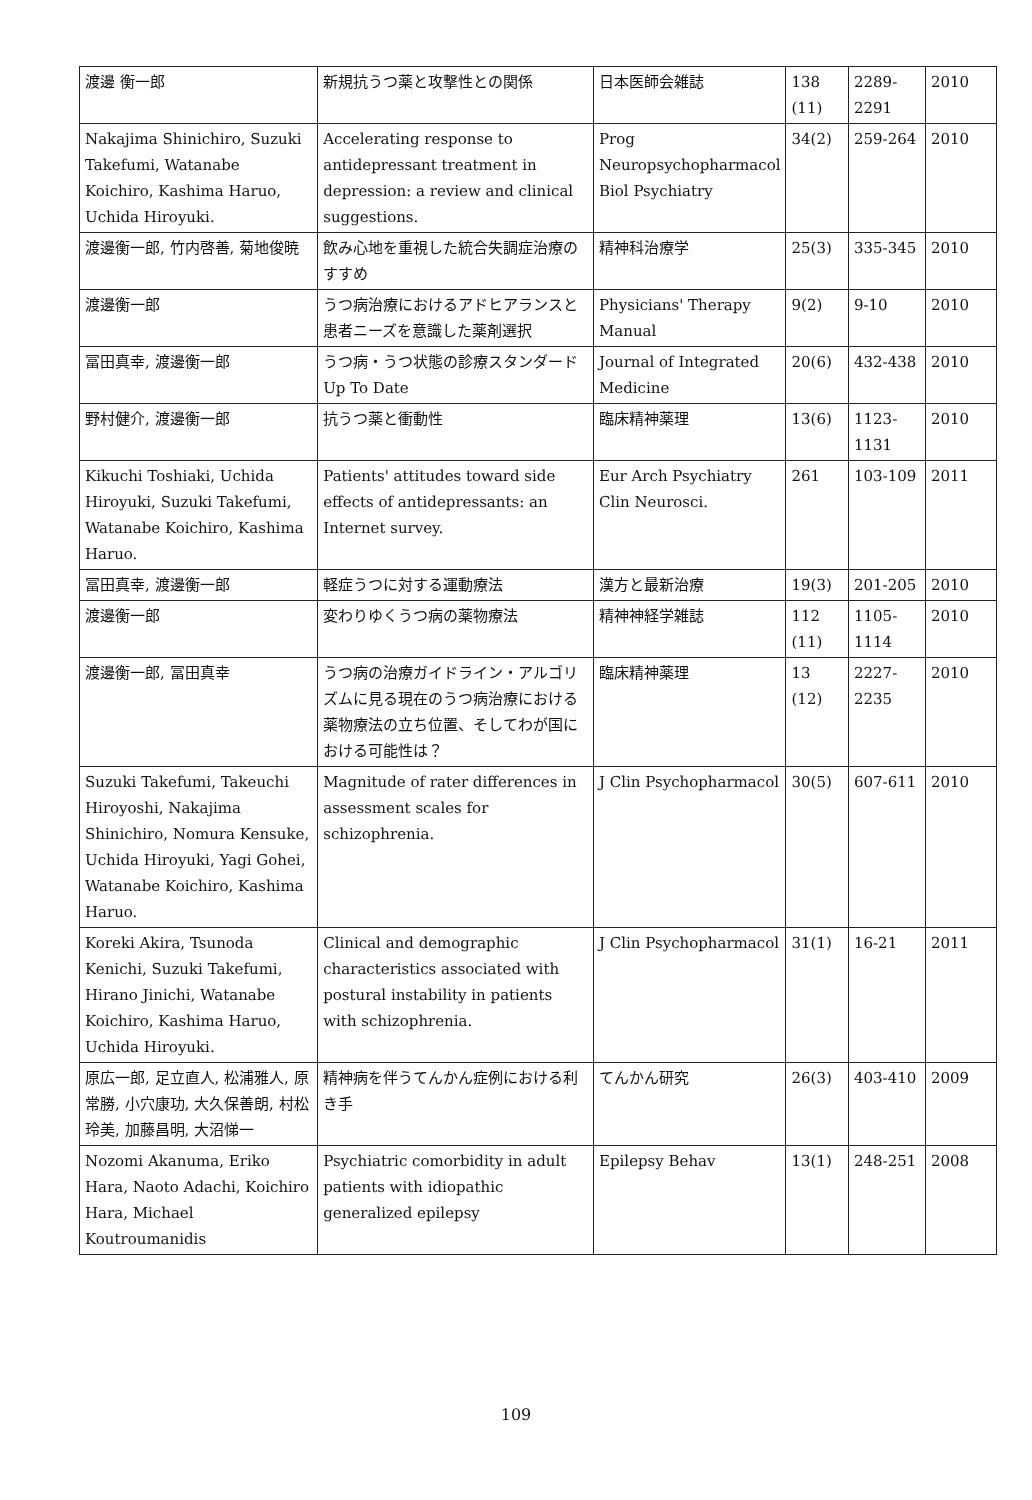| 渡邊 衡一郎 | 新規抗うつ薬と攻撃性との関係 | 日本医師会雑誌 | 138 (11) | 2289-2291 | 2010 |
| Nakajima Shinichiro, Suzuki Takefumi, Watanabe Koichiro, Kashima Haruo, Uchida Hiroyuki. | Accelerating response to antidepressant treatment in depression: a review and clinical suggestions. | Prog Neuropsychopharmacol Biol Psychiatry | 34(2) | 259-264 | 2010 |
| 渡邊衡一郎, 竹内啓善, 菊地俊暁 | 飲み心地を重視した統合失調症治療のすすめ | 精神科治療学 | 25(3) | 335-345 | 2010 |
| 渡邊衡一郎 | うつ病治療におけるアドヒアランスと患者ニーズを意識した薬剤選択 | Physicians' Therapy Manual | 9(2) | 9-10 | 2010 |
| 冨田真幸, 渡邊衡一郎 | うつ病・うつ状態の診療スタンダード Up To Date | Journal of Integrated Medicine | 20(6) | 432-438 | 2010 |
| 野村健介, 渡邊衡一郎 | 抗うつ薬と衝動性 | 臨床精神薬理 | 13(6) | 1123-1131 | 2010 |
| Kikuchi Toshiaki, Uchida Hiroyuki, Suzuki Takefumi, Watanabe Koichiro, Kashima Haruo. | Patients' attitudes toward side effects of antidepressants: an Internet survey. | Eur Arch Psychiatry Clin Neurosci. | 261 | 103-109 | 2011 |
| 冨田真幸, 渡邊衡一郎 | 軽症うつに対する運動療法 | 漢方と最新治療 | 19(3) | 201-205 | 2010 |
| 渡邊衡一郎 | 変わりゆくうつ病の薬物療法 | 精神神経学雑誌 | 112 (11) | 1105-1114 | 2010 |
| 渡邊衡一郎, 冨田真幸 | うつ病の治療ガイドライン・アルゴリズムに見る現在のうつ病治療における薬物療法の立ち位置、そしてわが国における可能性は？ | 臨床精神薬理 | 13 (12) | 2227-2235 | 2010 |
| Suzuki Takefumi, Takeuchi Hiroyoshi, Nakajima Shinichiro, Nomura Kensuke, Uchida Hiroyuki, Yagi Gohei, Watanabe Koichiro, Kashima Haruo. | Magnitude of rater differences in assessment scales for schizophrenia. | J Clin Psychopharmacol | 30(5) | 607-611 | 2010 |
| Koreki Akira, Tsunoda Kenichi, Suzuki Takefumi, Hirano Jinichi, Watanabe Koichiro, Kashima Haruo, Uchida Hiroyuki. | Clinical and demographic characteristics associated with postural instability in patients with schizophrenia. | J Clin Psychopharmacol | 31(1) | 16-21 | 2011 |
| 原広一郎, 足立直人, 松浦雅人, 原常勝, 小穴康功, 大久保善朗, 村松玲美, 加藤昌明, 大沼悌一 | 精神病を伴うてんかん症例における利き手 | てんかん研究 | 26(3) | 403-410 | 2009 |
| Nozomi Akanuma, Eriko Hara, Naoto Adachi, Koichiro Hara, Michael Koutroumanidis | Psychiatric comorbidity in adult patients with idiopathic generalized epilepsy | Epilepsy Behav | 13(1) | 248-251 | 2008 |
109